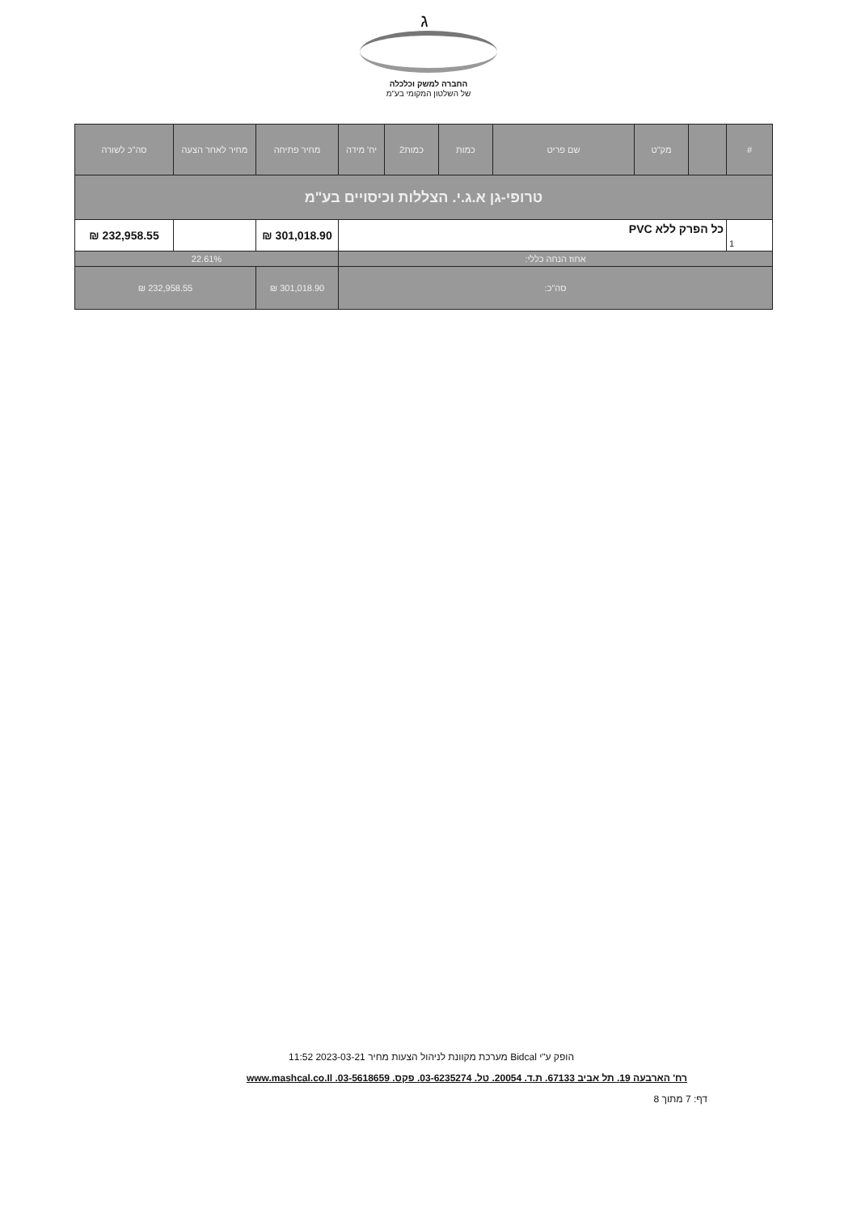ג
החברה למשק וכלכלה
של השלטון המקומי בע"מ
| # | | מק"ט | שם פריט | כמות | כמות2 | יח' מידה | מחיר פתיחה | מחיר לאחר הצעה | סה"כ לשורה |
| --- | --- | --- | --- | --- | --- | --- | --- | --- | --- |
| טרופי-גן א.ג.י. הצללות וכיסויים בע"מ | | | | | | | | | |
| 1 | כל הפרק ללא PVC | | | | | | 301,018.90 ₪ | | 232,958.55 ₪ |
| אחוז הנחה כללי: | | | | | | | 22.61% | | |
| סה"כ: | | | | | | | 301,018.90 ₪ | 232,958.55 ₪ | |
הופק ע"י Bidcal מערכת מקוונת לניהול הצעות מחיר 2023-03-21 11:52
רח' הארבעה 19. תל אביב 67133. ת.ד. 20054. טל. 03-6235274. פקס. 03-5618659. www.mashcal.co.Il
דף: 7 מתוך 8